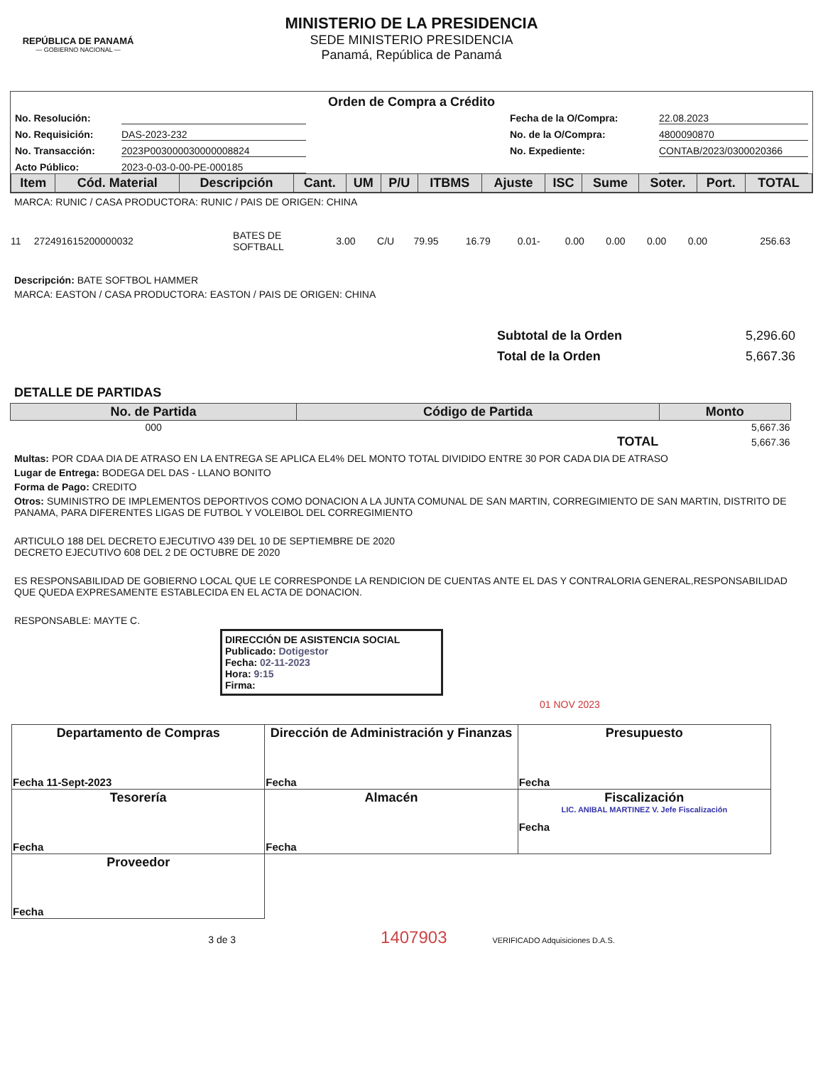REPÚBLICA DE PANAMÁ
— GOBIERNO NACIONAL —
MINISTERIO DE LA PRESIDENCIA
SEDE MINISTERIO PRESIDENCIA
Panamá, República de Panamá
Orden de Compra a Crédito
No. Resolución: Fecha de la O/Compra: 22.08.2023 No. Requisición: DAS-2023-232 No. de la O/Compra: 4800090870 No. Transacción: 2023P003000030000008824 No. Expediente: CONTAB/2023/0300020366 Acto Público: 2023-0-03-0-00-PE-000185
| Item | Cód. Material | Descripción | Cant. | UM | P/U | ITBMS | Ajuste | ISC | Sume | Soter. | Port. | TOTAL |
| --- | --- | --- | --- | --- | --- | --- | --- | --- | --- | --- | --- | --- |
MARCA: RUNIC / CASA PRODUCTORA: RUNIC / PAIS DE ORIGEN: CHINA
| 11 | 272491615200000032 | BATES DE SOFTBALL | 3.00 | C/U | 79.95 | 16.79 | 0.01- | 0.00 | 0.00 | 0.00 | 0.00 | 256.63 |
Descripción: BATE SOFTBOL HAMMER
MARCA: EASTON / CASA PRODUCTORA: EASTON / PAIS DE ORIGEN: CHINA
Subtotal de la Orden 5,296.60 Total de la Orden 5,667.36
DETALLE DE PARTIDAS
| No. de Partida | Código de Partida | Monto |
| --- | --- | --- |
| 000 | | 5,667.36 |
| | TOTAL | 5,667.36 |
Multas: POR CDAA DIA DE ATRASO EN LA ENTREGA SE APLICA EL4% DEL MONTO TOTAL DIVIDIDO ENTRE 30 POR CADA DIA DE ATRASO
Lugar de Entrega: BODEGA DEL DAS - LLANO BONITO
Forma de Pago: CREDITO
Otros: SUMINISTRO DE IMPLEMENTOS DEPORTIVOS COMO DONACION A LA JUNTA COMUNAL DE SAN MARTIN, CORREGIMIENTO DE SAN MARTIN, DISTRITO DE PANAMA, PARA DIFERENTES LIGAS DE FUTBOL Y VOLEIBOL DEL CORREGIMIENTO
ARTICULO 188 DEL DECRETO EJECUTIVO 439 DEL 10 DE SEPTIEMBRE DE 2020
DECRETO EJECUTIVO 608 DEL 2 DE OCTUBRE DE 2020
ES RESPONSABILIDAD DE GOBIERNO LOCAL QUE LE CORRESPONDE LA RENDICION DE CUENTAS ANTE EL DAS Y CONTRALORIA GENERAL,RESPONSABILIDAD QUE QUEDA EXPRESAMENTE ESTABLECIDA EN EL ACTA DE DONACION.
RESPONSABLE: MAYTE C.
DIRECCIÓN DE ASISTENCIA SOCIAL
Publicado: Dotigestor
Fecha: 02-11-2023
Hora: 9:15
Firma:
01 NOV 2023
| Departamento de Compras Fecha 11-Sept-2023 | Dirección de Administración y Finanzas Fecha | Presupuesto Fecha |
| Tesorería Fecha | Almacén Fecha | Fiscalización LIC. ANIBAL MARTINEZ V. Jefe Fiscalización Fecha |
| Proveedor Fecha | | |
3 de 3 1407903 VERIFICADO Adquisiciones D.A.S.